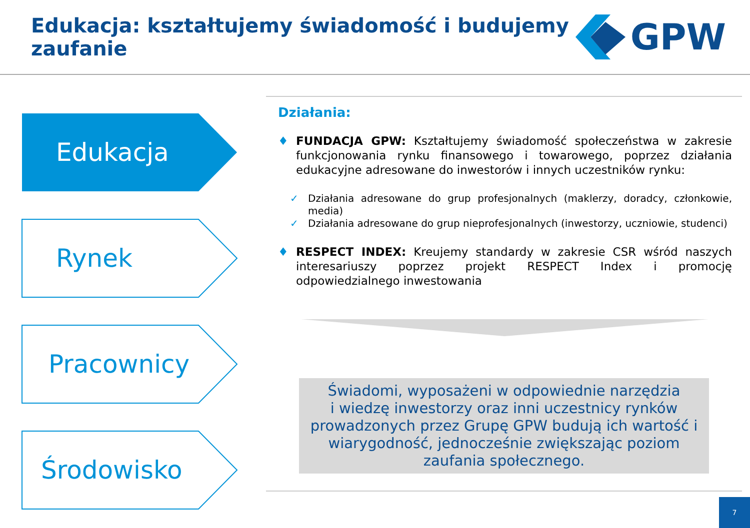Edukacja: kształtujemy świadomość i budujemy
zaufanie
GPW
Edukacja
Rynek
Pracownicy
Środowisko
Działania:
♦ FUNDACJA GPW: Kształtujemy świadomość społeczeństwa w zakresie funkcjonowania rynku finansowego i towarowego, poprzez działania edukacyjne adresowane do inwestorów i innych uczestników rynku:
✓ Działania adresowane do grup profesjonalnych (maklerzy, doradcy, członkowie, media)
✓ Działania adresowane do grup nieprofesjonalnych (inwestorzy, uczniowie, studenci)
♦ RESPECT INDEX: Kreujemy standardy w zakresie CSR wśród naszych interesariuszy poprzez projekt RESPECT Index i promocję odpowiedzialnego inwestowania
Świadomi, wyposażeni w odpowiednie narzędzia
i wiedzę inwestorzy oraz inni uczestnicy rynków prowadzonych przez Grupę GPW budują ich wartość i wiarygodność, jednocześnie zwiększając poziom zaufania społecznego.
7